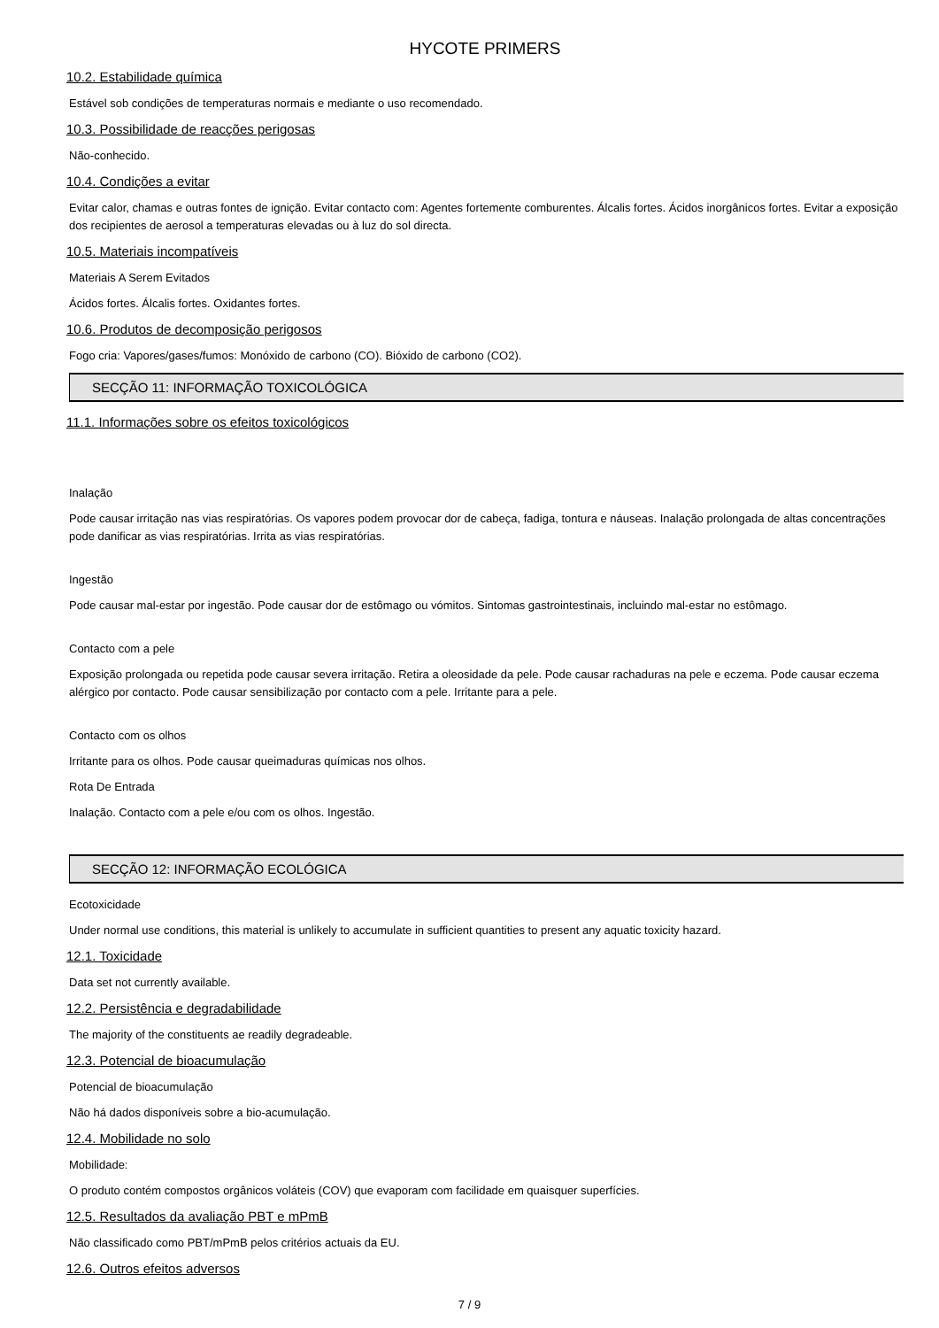HYCOTE PRIMERS
10.2. Estabilidade química
Estável sob condições de temperaturas normais e mediante o uso recomendado.
10.3. Possibilidade de reacções perigosas
Não-conhecido.
10.4. Condições a evitar
Evitar calor, chamas e outras fontes de ignição. Evitar contacto com: Agentes fortemente comburentes. Álcalis fortes. Ácidos inorgânicos fortes. Evitar a exposição dos recipientes de aerosol a temperaturas elevadas ou à luz do sol directa.
10.5. Materiais incompatíveis
Materiais A Serem Evitados
Ácidos fortes. Álcalis fortes. Oxidantes fortes.
10.6. Produtos de decomposição perigosos
Fogo cria: Vapores/gases/fumos: Monóxido de carbono (CO). Bióxido de carbono (CO2).
SECÇÃO 11: INFORMAÇÃO TOXICOLÓGICA
11.1. Informações sobre os efeitos toxicológicos
Inalação
Pode causar irritação nas vias respiratórias. Os vapores podem provocar dor de cabeça, fadiga, tontura e náuseas. Inalação prolongada de altas concentrações pode danificar as vias respiratórias. Irrita as vias respiratórias.
Ingestão
Pode causar mal-estar por ingestão. Pode causar dor de estômago ou vómitos. Sintomas gastrointestinais, incluindo mal-estar no estômago.
Contacto com a pele
Exposição prolongada ou repetida pode causar severa irritação. Retira a oleosidade da pele. Pode causar rachaduras na pele e eczema. Pode causar eczema alérgico por contacto. Pode causar sensibilização por contacto com a pele. Irritante para a pele.
Contacto com os olhos
Irritante para os olhos. Pode causar queimaduras químicas nos olhos.
Rota De Entrada
Inalação. Contacto com a pele e/ou com os olhos. Ingestão.
SECÇÃO 12: INFORMAÇÃO ECOLÓGICA
Ecotoxicidade
Under normal use conditions, this material is unlikely to accumulate in sufficient quantities to present any aquatic toxicity hazard.
12.1. Toxicidade
Data set not currently available.
12.2. Persistência e degradabilidade
The majority of the constituents ae readily degradeable.
12.3. Potencial de bioacumulação
Potencial de bioacumulação
Não há dados disponíveis sobre a bio-acumulação.
12.4. Mobilidade no solo
Mobilidade:
O produto contém compostos orgânicos voláteis (COV) que evaporam com facilidade em quaisquer superfícies.
12.5. Resultados da avaliação PBT e mPmB
Não classificado como PBT/mPmB pelos critérios actuais da EU.
12.6. Outros efeitos adversos
7 / 9